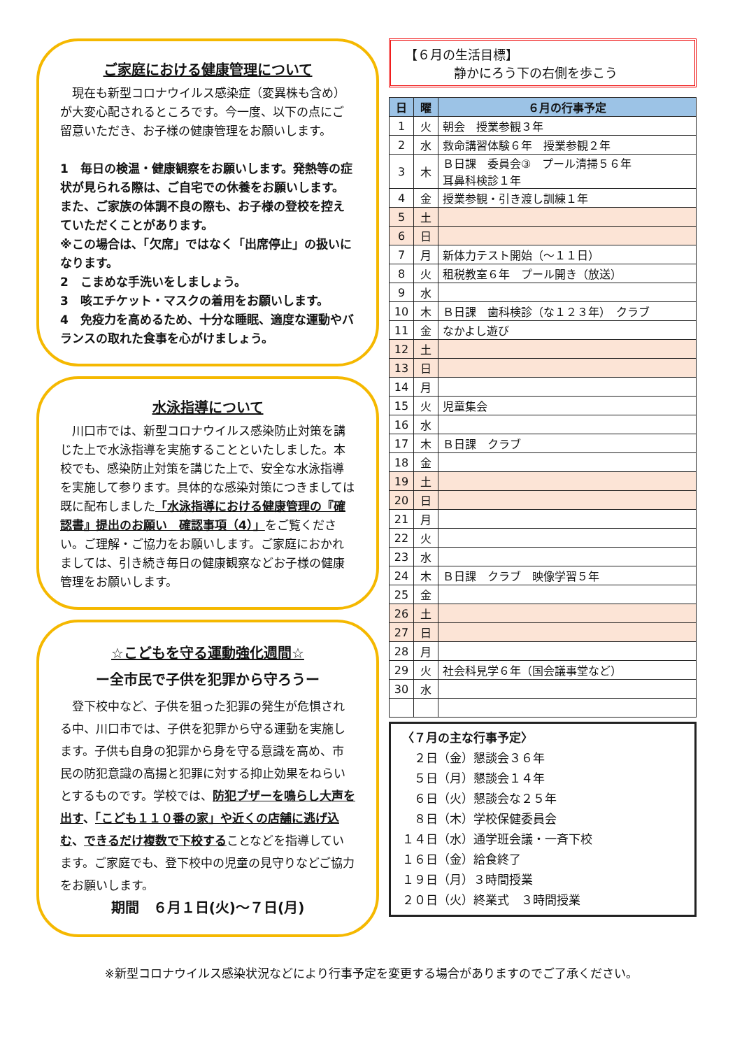ご家庭における健康管理について
　現在も新型コロナウイルス感染症（変異株も含め）が大変心配されるところです。今一度、以下の点にご留意いただき、お子様の健康管理をお願いします。
1　毎日の検温・健康観察をお願いします。発熱等の症状が見られる際は、ご自宅での休養をお願いします。また、ご家族の体調不良の際も、お子様の登校を控えていただくことがあります。
※この場合は、「欠席」ではなく「出席停止」の扱いになります。
2　こまめな手洗いをしましょう。
3　咳エチケット・マスクの着用をお願いします。
4　免疫力を高めるため、十分な睡眠、適度な運動やバランスの取れた食事を心がけましょう。
水泳指導について
　川口市では、新型コロナウイルス感染防止対策を講じた上で水泳指導を実施することといたしました。本校でも、感染防止対策を講じた上で、安全な水泳指導を実施して参ります。具体的な感染対策につきましては既に配布しました「水泳指導における健康管理の『確認書』提出のお願い　確認事項（4）」をご覧ください。ご理解・ご協力をお願いします。ご家庭におかれましては、引き続き毎日の健康観察などお子様の健康管理をお願いします。
☆こどもを守る運動強化週間☆
ー全市民で子供を犯罪から守ろうー
　登下校中など、子供を狙った犯罪の発生が危惧される中、川口市では、子供を犯罪から守る運動を実施します。子供も自身の犯罪から身を守る意識を高め、市民の防犯意識の高揚と犯罪に対する抑止効果をねらいとするものです。学校では、防犯ブザーを鳴らし大声を出す、「こども１１０番の家」や近くの店舗に逃げ込む、できるだけ複数で下校することなどを指導しています。ご家庭でも、登下校中の児童の見守りなどご協力をお願いします。
期間　６月１日(火)～７日(月)
【６月の生活目標】
静かにろう下の右側を歩こう
| 日 | 曜 | ６月の行事予定 |
| --- | --- | --- |
| 1 | 火 | 朝会 授業参観３年 |
| 2 | 水 | 救命講習体験６年 授業参観２年 |
| 3 | 木 | Ｂ日課 委員会③ プール清掃５６年 耳鼻科検診１年 |
| 4 | 金 | 授業参観・引き渡し訓練１年 |
| 5 | 土 | |
| 6 | 日 | |
| 7 | 月 | 新体力テスト開始（～１１日） |
| 8 | 火 | 租税教室６年 プール開き（放送） |
| 9 | 水 | |
| 10 | 木 | Ｂ日課 歯科検診（な１２３年） クラブ |
| 11 | 金 | なかよし遊び |
| 12 | 土 | |
| 13 | 日 | |
| 14 | 月 | |
| 15 | 火 | 児童集会 |
| 16 | 水 | |
| 17 | 木 | Ｂ日課 クラブ |
| 18 | 金 | |
| 19 | 土 | |
| 20 | 日 | |
| 21 | 月 | |
| 22 | 火 | |
| 23 | 水 | |
| 24 | 木 | Ｂ日課 クラブ 映像学習５年 |
| 25 | 金 | |
| 26 | 土 | |
| 27 | 日 | |
| 28 | 月 | |
| 29 | 火 | 社会科見学６年（国会議事堂など） |
| 30 | 水 | |
〈７月の主な行事予定〉
　２日（金）懇談会３６年
　５日（月）懇談会１４年
　６日（火）懇談会な２５年
　８日（木）学校保健委員会
１４日（水）通学班会議・一斉下校
１６日（金）給食終了
１９日（月）３時間授業
２０日（火）終業式　３時間授業
※新型コロナウイルス感染状況などにより行事予定を変更する場合がありますのでご了承ください。